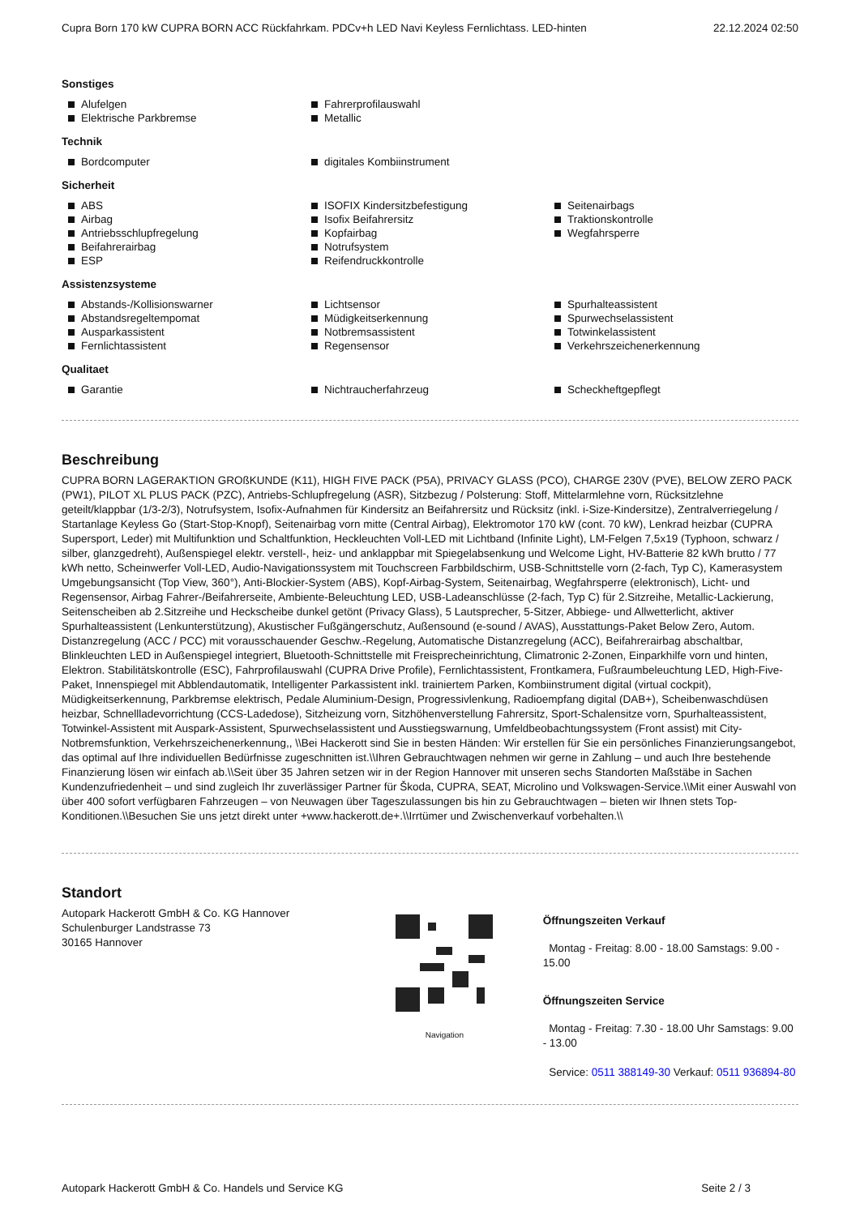Cupra Born 170 kW CUPRA BORN ACC Rückfahrkam. PDCv+h LED Navi Keyless Fernlichtass. LED-hinten 22.12.2024 02:50
Sonstiges
Alufelgen
Fahrerprofilauswahl
Elektrische Parkbremse
Metallic
Technik
Bordcomputer
digitales Kombiinstrument
Sicherheit
ABS
Airbag
Antriebsschlupfregelung
Beifahrerairbag
ESP
ISOFIX Kindersitzbefestigung
Isofix Beifahrersitz
Kopfairbag
Notrufsystem
Reifendruckkontrolle
Seitenairbags
Traktionskontrolle
Wegfahrsperre
Assistenzsysteme
Abstands-/Kollisionswarner
Abstandsregeltempomat
Ausparkassistent
Fernlichtassistent
Lichtsensor
Müdigkeitserkennung
Notbremsassistent
Regensensor
Spurhalteassistent
Spurwechselassistent
Totwinkelassistent
Verkehrszeichenerkennung
Qualitaet
Garantie
Nichtraucherfahrzeug
Scheckheftgepflegt
Beschreibung
CUPRA BORN LAGERAKTION GROßKUNDE (K11), HIGH FIVE PACK (P5A), PRIVACY GLASS (PCO), CHARGE 230V (PVE), BELOW ZERO PACK (PW1), PILOT XL PLUS PACK (PZC), Antriebs-Schlupfregelung (ASR), Sitzbezug / Polsterung: Stoff, Mittelarmlehne vorn, Rücksitzlehne geteilt/klappbar (1/3-2/3), Notrufsystem, Isofix-Aufnahmen für Kindersitz an Beifahrersitz und Rücksitz (inkl. i-Size-Kindersitze), Zentralverriegelung / Startanlage Keyless Go (Start-Stop-Knopf), Seitenairbag vorn mitte (Central Airbag), Elektromotor 170 kW (cont. 70 kW), Lenkrad heizbar (CUPRA Supersport, Leder) mit Multifunktion und Schaltfunktion, Heckleuchten Voll-LED mit Lichtband (Infinite Light), LM-Felgen 7,5x19 (Typhoon, schwarz / silber, glanzgedreht), Außenspiegel elektr. verstell-, heiz- und anklappbar mit Spiegelabsenkung und Welcome Light, HV-Batterie 82 kWh brutto / 77 kWh netto, Scheinwerfer Voll-LED, Audio-Navigationssystem mit Touchscreen Farbbildschirm, USB-Schnittstelle vorn (2-fach, Typ C), Kamerasystem Umgebungsansicht (Top View, 360°), Anti-Blockier-System (ABS), Kopf-Airbag-System, Seitenairbag, Wegfahrsperre (elektronisch), Licht- und Regensensor, Airbag Fahrer-/Beifahrerseite, Ambiente-Beleuchtung LED, USB-Ladeanschlüsse (2-fach, Typ C) für 2.Sitzreihe, Metallic-Lackierung, Seitenscheiben ab 2.Sitzreihe und Heckscheibe dunkel getönt (Privacy Glass), 5 Lautsprecher, 5-Sitzer, Abbiege- und Allwetterlicht, aktiver Spurhalteassistent (Lenkunterstützung), Akustischer Fußgängerschutz, Außensound (e-sound / AVAS), Ausstattungs-Paket Below Zero, Autom. Distanzregelung (ACC / PCC) mit vorausschauender Geschw.-Regelung, Automatische Distanzregelung (ACC), Beifahrerairbag abschaltbar, Blinkleuchten LED in Außenspiegel integriert, Bluetooth-Schnittstelle mit Freisprecheinrichtung, Climatronic 2-Zonen, Einparkhilfe vorn und hinten, Elektron. Stabilitätskontrolle (ESC), Fahrprofilauswahl (CUPRA Drive Profile), Fernlichtassistent, Frontkamera, Fußraumbeleuchtung LED, High-Five-Paket, Innenspiegel mit Abblendautomatik, Intelligenter Parkassistent inkl. trainiertem Parken, Kombiinstrument digital (virtual cockpit), Müdigkeitserkennung, Parkbremse elektrisch, Pedale Aluminium-Design, Progressivlenkung, Radioempfang digital (DAB+), Scheibenwaschdüsen heizbar, Schnellladevorrichtung (CCS-Ladedose), Sitzheizung vorn, Sitzhöhenverstellung Fahrersitz, Sport-Schalensitze vorn, Spurhalteassistent, Totwinkel-Assistent mit Auspark-Assistent, Spurwechselassistent und Ausstiegswarnung, Umfeldbeobachtungssystem (Front assist) mit City-Notbremsfunktion, Verkehrszeichenerkennung,, \\Bei Hackerott sind Sie in besten Händen: Wir erstellen für Sie ein persönliches Finanzierungsangebot, das optimal auf Ihre individuellen Bedürfnisse zugeschnitten ist.\\Ihren Gebrauchtwagen nehmen wir gerne in Zahlung – und auch Ihre bestehende Finanzierung lösen wir einfach ab.\\Seit über 35 Jahren setzen wir in der Region Hannover mit unseren sechs Standorten Maßstäbe in Sachen Kundenzufriedenheit – und sind zugleich Ihr zuverlässiger Partner für Škoda, CUPRA, SEAT, Microlino und Volkswagen-Service.\\Mit einer Auswahl von über 400 sofort verfügbaren Fahrzeugen – von Neuwagen über Tageszulassungen bis hin zu Gebrauchtwagen – bieten wir Ihnen stets Top-Konditionen.\\Besuchen Sie uns jetzt direkt unter +www.hackerott.de+.\\Irrtümer und Zwischenverkauf vorbehalten.\\
Standort
Autopark Hackerott GmbH & Co. KG Hannover
Schulenburger Landstrasse 73
30165 Hannover
Navigation
Öffnungszeiten Verkauf
Montag - Freitag: 8.00 - 18.00 Samstags: 9.00 - 15.00
Öffnungszeiten Service
Montag - Freitag: 7.30 - 18.00 Uhr Samstags: 9.00 - 13.00
Service: 0511 388149-30 Verkauf: 0511 936894-80
Autopark Hackerott GmbH & Co. Handels und Service KG Seite 2 / 3